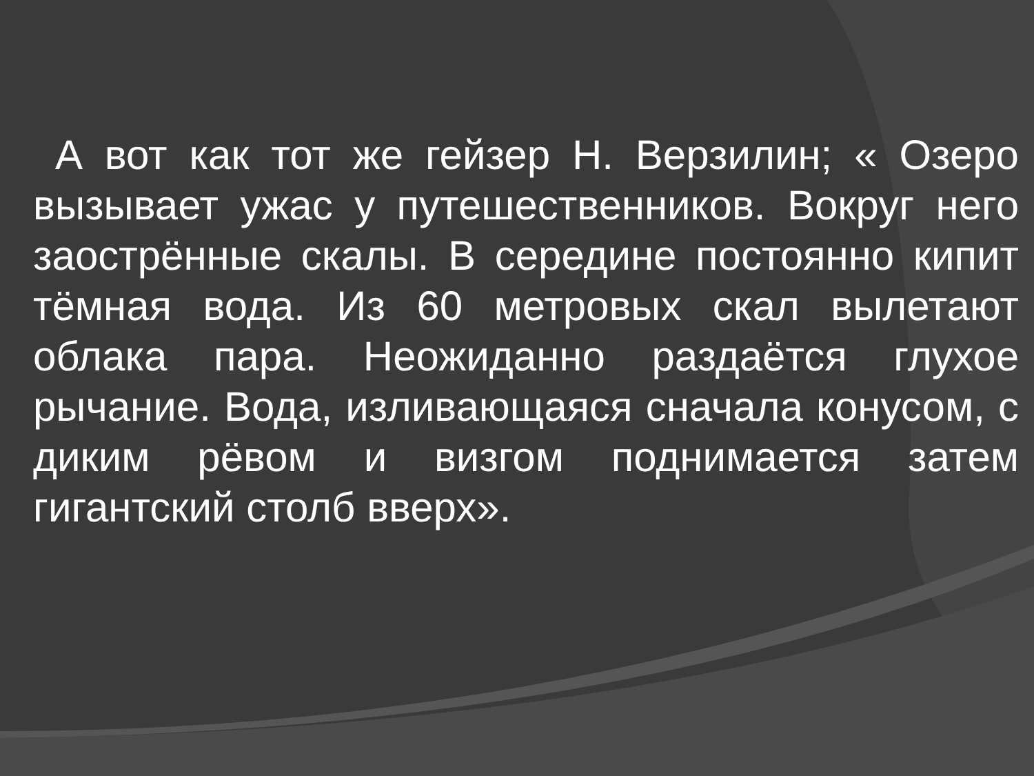А вот как тот же гейзер Н. Верзилин; « Озеро вызывает ужас у путешественников. Вокруг него заострённые скалы. В середине постоянно кипит тёмная вода. Из 60 метровых скал вылетают облака пара. Неожиданно раздаётся глухое рычание. Вода, изливающаяся сначала конусом, с диким рёвом и визгом поднимается затем гигантский столб вверх».